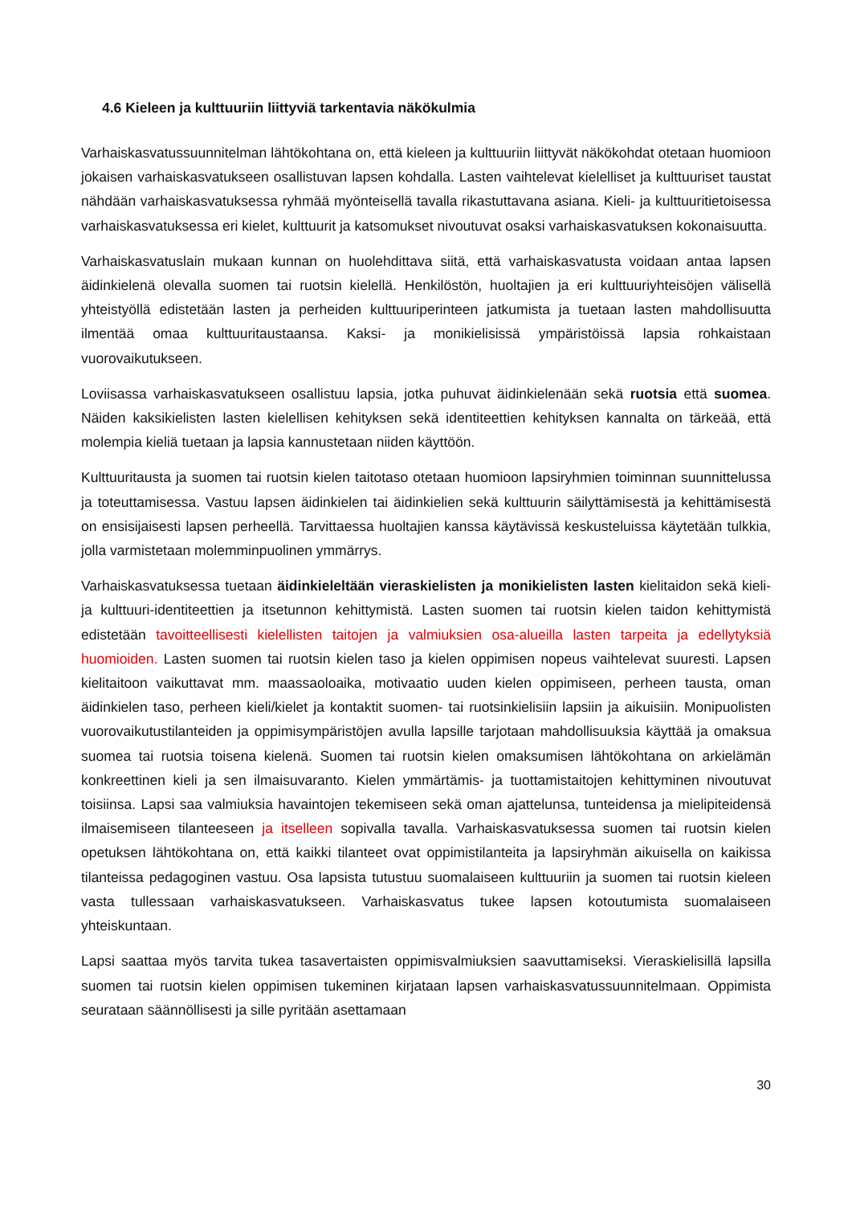4.6 Kieleen ja kulttuuriin liittyviä tarkentavia näkökulmia
Varhaiskasvatussuunnitelman lähtökohtana on, että kieleen ja kulttuuriin liittyvät näkökohdat otetaan huomioon jokaisen varhaiskasvatukseen osallistuvan lapsen kohdalla. Lasten vaihtelevat kielelliset ja kulttuuriset taustat nähdään varhaiskasvatuksessa ryhmää myönteisellä tavalla rikastuttavana asiana. Kieli- ja kulttuuritietoisessa varhaiskasvatuksessa eri kielet, kulttuurit ja katsomukset nivoutuvat osaksi varhaiskasvatuksen kokonaisuutta.
Varhaiskasvatuslain mukaan kunnan on huolehdittava siitä, että varhaiskasvatusta voidaan antaa lapsen äidinkielenä olevalla suomen tai ruotsin kielellä. Henkilöstön, huoltajien ja eri kulttuuriyhteisöjen välisellä yhteistyöllä edistetään lasten ja perheiden kulttuuriperinteen jatkumista ja tuetaan lasten mahdollisuutta ilmentää omaa kulttuuritaustaansa. Kaksi- ja monikielisissä ympäristöissä lapsia rohkaistaan vuorovaikutukseen.
Loviisassa varhaiskasvatukseen osallistuu lapsia, jotka puhuvat äidinkielenään sekä ruotsia että suomea. Näiden kaksikielisten lasten kielellisen kehityksen sekä identiteettien kehityksen kannalta on tärkeää, että molempia kieliä tuetaan ja lapsia kannustetaan niiden käyttöön.
Kulttuuritausta ja suomen tai ruotsin kielen taitotaso otetaan huomioon lapsiryhmien toiminnan suunnittelussa ja toteuttamisessa. Vastuu lapsen äidinkielen tai äidinkielien sekä kulttuurin säilyttämisestä ja kehittämisestä on ensisijaisesti lapsen perheellä. Tarvittaessa huoltajien kanssa käytävissä keskusteluissa käytetään tulkkia, jolla varmistetaan molemminpuolinen ymmärrys.
Varhaiskasvatuksessa tuetaan äidinkieleltään vieraskielisten ja monikielisten lasten kielitaidon sekä kieli- ja kulttuuri-identiteettien ja itsetunnon kehittymistä. Lasten suomen tai ruotsin kielen taidon kehittymistä edistetään tavoitteellisesti kielellisten taitojen ja valmiuksien osa-alueilla lasten tarpeita ja edellytyksiä huomioiden. Lasten suomen tai ruotsin kielen taso ja kielen oppimisen nopeus vaihtelevat suuresti. Lapsen kielitaitoon vaikuttavat mm. maassaoloaika, motivaatio uuden kielen oppimiseen, perheen tausta, oman äidinkielen taso, perheen kieli/kielet ja kontaktit suomen- tai ruotsinkielisiin lapsiin ja aikuisiin. Monipuolisten vuorovaikutustilanteiden ja oppimisympäristöjen avulla lapsille tarjotaan mahdollisuuksia käyttää ja omaksua suomea tai ruotsia toisena kielenä. Suomen tai ruotsin kielen omaksumisen lähtökohtana on arkielämän konkreettinen kieli ja sen ilmaisuvaranto. Kielen ymmärtämis- ja tuottamistaitojen kehittyminen nivoutuvat toisiinsa. Lapsi saa valmiuksia havaintojen tekemiseen sekä oman ajattelunsa, tunteidensa ja mielipiteidensä ilmaisemiseen tilanteeseen ja itselleen sopivalla tavalla. Varhaiskasvatuksessa suomen tai ruotsin kielen opetuksen lähtökohtana on, että kaikki tilanteet ovat oppimistilanteita ja lapsiryhmän aikuisella on kaikissa tilanteissa pedagoginen vastuu. Osa lapsista tutustuu suomalaiseen kulttuuriin ja suomen tai ruotsin kieleen vasta tullessaan varhaiskasvatukseen. Varhaiskasvatus tukee lapsen kotoutumista suomalaiseen yhteiskuntaan.
Lapsi saattaa myös tarvita tukea tasavertaisten oppimisvalmiuksien saavuttamiseksi. Vieraskielisillä lapsilla suomen tai ruotsin kielen oppimisen tukeminen kirjataan lapsen varhaiskasvatussuunnitelmaan. Oppimista seurataan säännöllisesti ja sille pyritään asettamaan
30